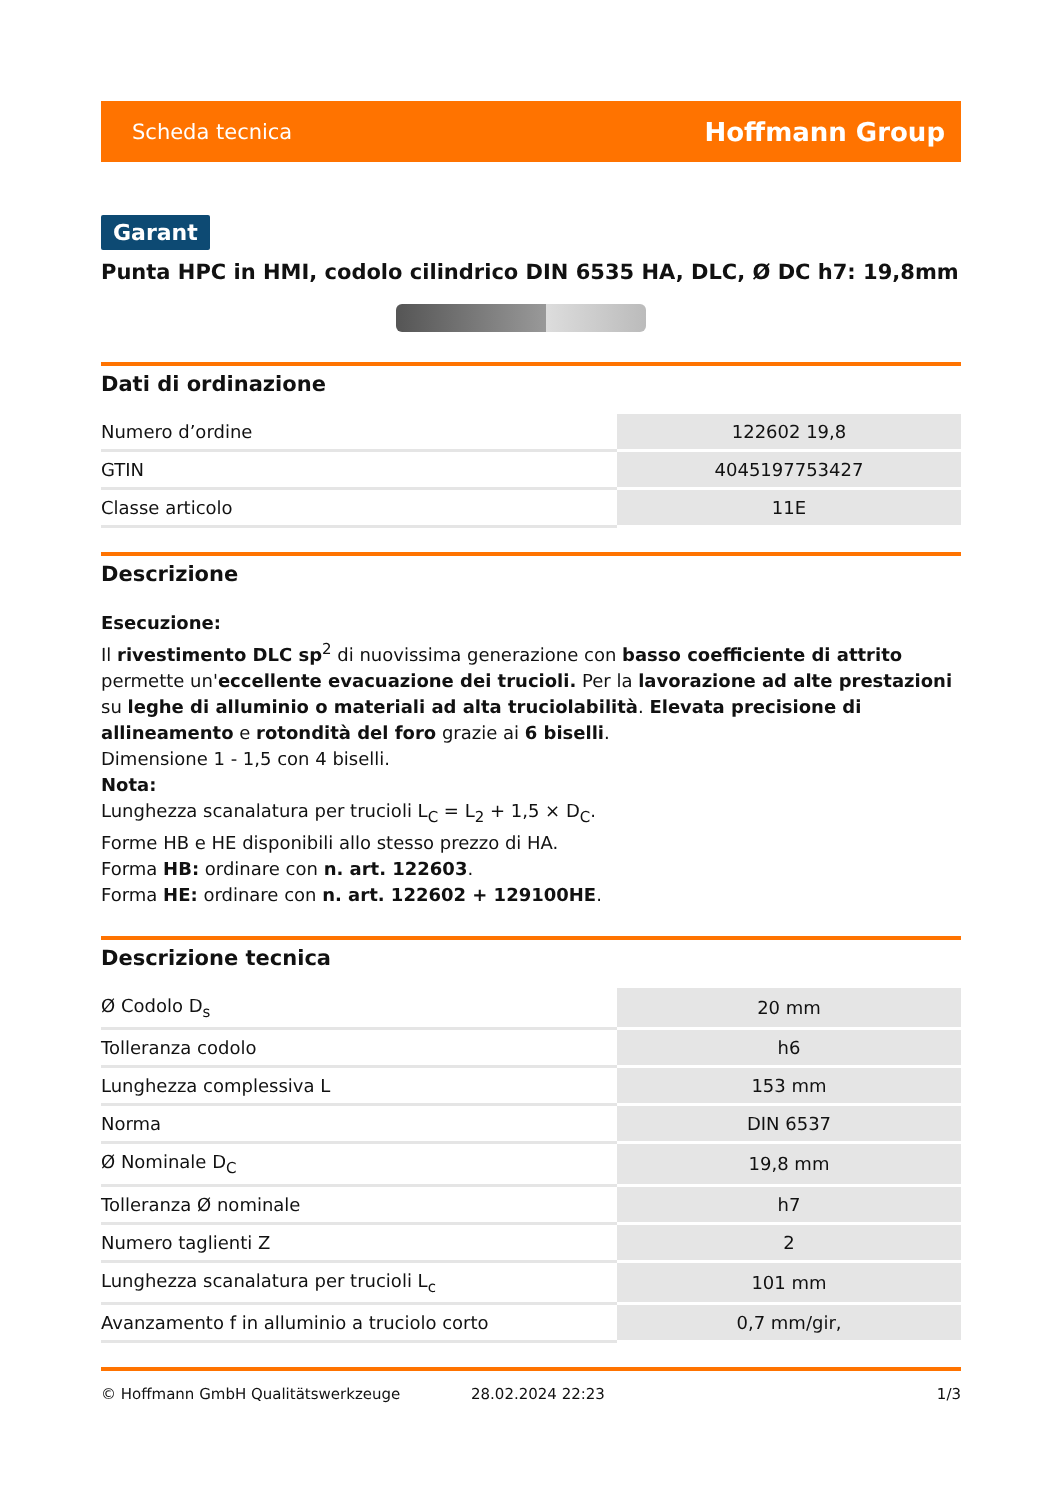Scheda tecnica Hoffmann Group
Garant
Punta HPC in HMI, codolo cilindrico DIN 6535 HA, DLC, Ø DC h7: 19,8mm
Dati di ordinazione
| Numero d’ordine | 122602 19,8 |
| GTIN | 4045197753427 |
| Classe articolo | 11E |
Descrizione
Esecuzione:
Il rivestimento DLC sp<sup>2</sup> di nuovissima generazione con basso coefficiente di attrito permette un'eccellente evacuazione dei trucioli. Per la lavorazione ad alte prestazioni su leghe di alluminio o materiali ad alta truciolabilità. Elevata precisione di allineamento e rotondità del foro grazie ai 6 biselli.
Dimensione 1 - 1,5 con 4 biselli.
Nota:
Lunghezza scanalatura per trucioli L<sub>C</sub> = L<sub>2</sub> + 1,5 × D<sub>C</sub>.
Forme HB e HE disponibili allo stesso prezzo di HA.
Forma HB: ordinare con n. art. 122603.
Forma HE: ordinare con n. art. 122602 + 129100HE.
Descrizione tecnica
| Ø Codolo D<sub>s</sub> | 20 mm |
| Tolleranza codolo | h6 |
| Lunghezza complessiva L | 153 mm |
| Norma | DIN 6537 |
| Ø Nominale D<sub>C</sub> | 19,8 mm |
| Tolleranza Ø nominale | h7 |
| Numero taglienti Z | 2 |
| Lunghezza scanalatura per trucioli L<sub>c</sub> | 101 mm |
| Avanzamento f in alluminio a truciolo corto | 0,7 mm/gir, |
© Hoffmann GmbH Qualitätswerkzeuge 28.02.2024 22:23 1/3